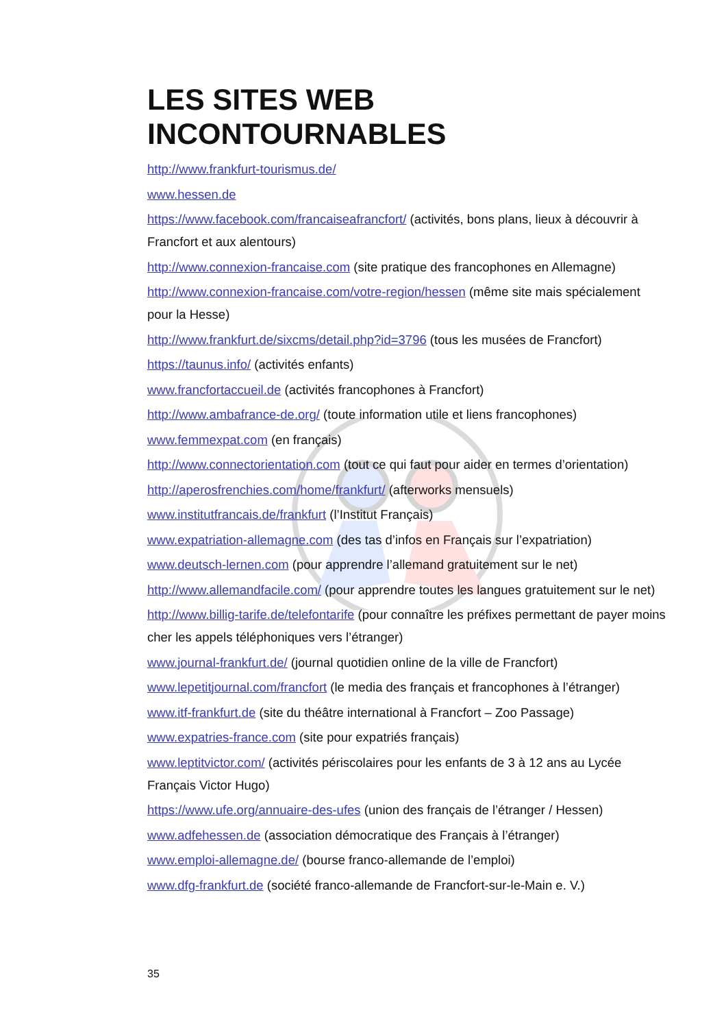LES SITES WEB
INCONTOURNABLES
http://www.frankfurt-tourismus.de/
www.hessen.de
https://www.facebook.com/francaiseafrancfort/ (activités, bons plans, lieux à découvrir à Francfort et aux alentours)
http://www.connexion-francaise.com (site pratique des francophones en Allemagne)
http://www.connexion-francaise.com/votre-region/hessen (même site mais spécialement pour la Hesse)
http://www.frankfurt.de/sixcms/detail.php?id=3796 (tous les musées de Francfort)
https://taunus.info/ (activités enfants)
www.francfortaccueil.de (activités francophones à Francfort)
http://www.ambafrance-de.org/ (toute information utile et liens francophones)
www.femmexpat.com (en français)
http://www.connectorientation.com (tout ce qui faut pour aider en termes d’orientation)
http://aperosfrenchies.com/home/frankfurt/ (afterworks mensuels)
www.institutfrancais.de/frankfurt (l’Institut Français)
www.expatriation-allemagne.com (des tas d’infos en Français sur l’expatriation)
www.deutsch-lernen.com (pour apprendre l’allemand gratuitement sur le net)
http://www.allemandfacile.com/ (pour apprendre toutes les langues gratuitement sur le net)
http://www.billig-tarife.de/telefontarife (pour connaître les préfixes permettant de payer moins cher les appels téléphoniques vers l’étranger)
www.journal-frankfurt.de/ (journal quotidien online de la ville de Francfort)
www.lepetitjournal.com/francfort (le media des français et francophones à l’étranger)
www.itf-frankfurt.de (site du théâtre international à Francfort – Zoo Passage)
www.expatries-france.com (site pour expatriés français)
www.leptitvictor.com/ (activités périscolaires pour les enfants de 3 à 12 ans au Lycée Français Victor Hugo)
https://www.ufe.org/annuaire-des-ufes (union des français de l’étranger / Hessen)
www.adfehessen.de (association démocratique des Français à l’étranger)
www.emploi-allemagne.de/ (bourse franco-allemande de l’emploi)
www.dfg-frankfurt.de (société franco-allemande de Francfort-sur-le-Main e. V.)
35